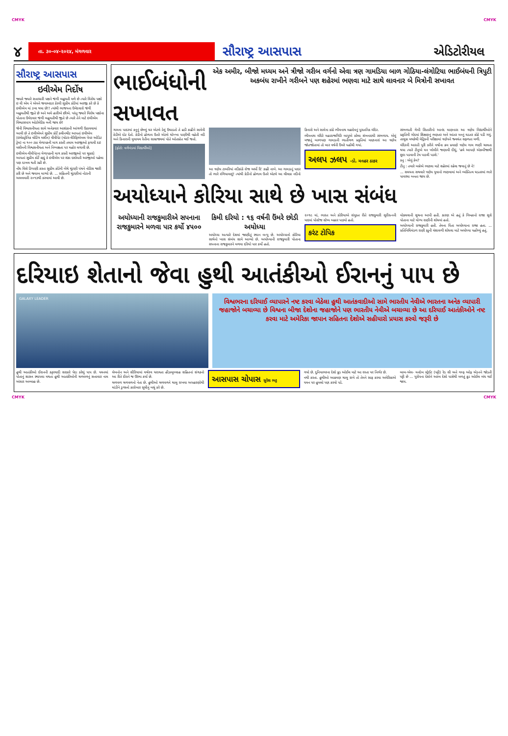CMYK CMYK
૪ તા. ૩૦-૦૪-૨૦૨૪, મંગળવાર સૌરાષ્ટ્ર આસપાસ એડિટોરીયલ
સૌરાષ્ટ્ર આસપાસ
ઇવીએમ નિર્દોષ
જ્યારે જ્યારે સત્તાધારી પક્ષને જંગી બહુમતી મળે છે ત્યારે વિરોધ પક્ષો ઇ વી એમ ને એમને જવાબદાર ઠેરવી સુપ્રીમ કોર્ટમાં અરજી કરે છે કે ઇવીએમ માં ડખા થયા છે!! ત્યાંથી ભાજપના ઉમેદવારો જંગી બહુમતીથી જીતે છે અને અમે હારીએ છીએ. પરંતુ જ્યારે વિરોધ પક્ષોના પોતાના ઉમેદવાર જંગી બહુમતીથી જીતે છે ત્યારે તેને માટે ઇવીએમ વિશ્વાસપાત્ર ઓટોમેટિક બની જાય છે!
જેની વિશ્વસનીયતા સામે અનેકવાર આશંકાની આંગળી ઉઠાવવામાં આવી છે તે ઇવીએમને સુપ્રીમ કોર્ટે ક્લીનચીટ આપતાં ઇવીએમ (ઇલેક્ટ્રોનિક વોટિંગ મશીન) વીવીપેટ (વોટર-વેરિફિએબલ પેપર ઓડિટ ટ્રેલ) ના ૧૦૦ ટકા મેળાપકની માગ કરતી તમામ અરજીઓ ફગાવી દઇ મશીનની વિશ્વસનીયતા અને નિષ્પક્ષતા પર મહોર લગાવી છે.
ઇવીએમ-વીવીપેટના મેળાપકની માગ કરતી અરજીઓ પર ચુકાદો આપતાં સુપ્રીમ કોર્ટે કહ્યું કે ઇવીએમ પર શંકા દર્શાવતી અરજીઓ પહેલા પણ દાખલ થતી રહી છે.
નોંધ વિશે ટિપ્પણી કરતા સુપ્રીમ કોર્ટની બેંચે ચૂંટણી પંચને નોટિસ જારી કરી છે અને જવાબ માગ્યો છે. ... સહિતની ચૂંટણીમાં નોટાની અમલવારી ૨૦૧૩થી કરવામાં આવી છે.
ભાઈબંધોની સખાવત
એક અમીર, બીજો મધ્યમ અને ત્રીજો ગરીબ વર્ગનો એવા ત્રણ ગામડિયા બાળ ગોઠિયા-લંગોટિયા ભાઈબંધની ત્રિપુટી અકબંધ રાખીને ગરીબને પણ શહેરમાં ભણવા માટે સાથે લાવનાર બે મિત્રોની સખાવત
ગામના પાદરમાં કનુનું છેલ્લું ઘર એટલે ડેલું ઉઘાડતો તે હડી કાઢીને સામેની કેડીએ દોટ દેતો. કેડીનો ઢોળાવ ઉતરે એટલે ચોખ્ખા પાણીથી વહેતી નદી અને કિનારાની મુલાયમ રેતીના સામ્રાજ્યમાં પોતે ઓતપ્રોત થઈ જતો.
[ફોટો: વર્ગખંડમાં વિદ્યાર્થીઓ]
આ ત્રણેય ટાબરિયાં નદીકાંઠે રોજ અર્ધો દિ' કાઢી નાખે. આ ગામડાનું પાદર તો ભારે રળિયામણું! ત્યાંથી કેડીનો ઢોળાવ ઉતરે એટલે આ લીલકા નદીનો કિનારો અને સામેના કાંઠે ભીમનાથ મહાદેવનું પુરાતનિક મંદિર.
ભીમનાથ મંદિરે મહારાજગિરિ બાપુએ કરેલા શંખનાદથી સંભળાય. એવું મજાનું બાળપણ ગામડાની ભાતીગળ પ્રકૃતિમાં માણનારાં આ ત્રણેય જોતજોતામાં તો બાર વર્ષની ઉંમરે પહોંચી ગયાં.
અલપ ઝલપ -ડો. મનહર ઠાકર
સંભળાતી ગેબી સિતારીનો આનંદ માણનારા આ ત્રણેય વિદ્યાર્થીઓને પ્રકૃતિની ગોદમાં શિક્ષણનું ભણતર અને આંતર મનનું ઘડતર કોઠે પડી ગયું. તાલુકા મથકેથી મેટ્રિકની પરીક્ષામાં ત્રણેયને જ્વલંત સફળતા મળી.
મંદિરની આરતી પૂરી કરીને વર્ષોના ક્રમ પ્રમાણે ત્રણેય ગામ ભણી ચાલતા થયા ત્યારે ટીનુએ મન ખોલીને જણાવી દીધું, 'હવે આપણે એકબીજાથી છૂટા પડવાની ટેવ પાડવી પડશે.'
કનુ : એવું કેમ?
ટીનુ : તમારે બન્નેએ ભણવા માટે શહેરમાં રહેવા જવાનું છે ને!
... સમયના સથવારે ત્રણેય યુવાનો ભણવામાં અને વ્યક્તિત્વ ઘડતરમાં ભારે પાવરધા બનતા જાય છે.
અયોધ્યાને કોરિયા સાથે છે ખાસ સંબંધ
અયોધ્યાની રાજકુમારીએ સપનાના રાજકુમારને મળવા પાર કર્યો ૪૫૦૦ કિમી દરિયો : ૧૬ વર્ષની ઉંમરે છોડી અયોધ્યા
અયોધ્યા અત્યારે દેશમાં જાણીતું સ્થાન બન્યુ છે. અયોધ્યાનો કોરિયા સાથેનો ખાસ સંબંધ સામે આવ્યો છે. અયોધ્યાની રાજકુમારી પોતાના સપનાના રાજકુમારને મળવા દરિયો પાર કર્યો હતો.
૨૦૧૯ માં, ભારત અને કોરિયાએ સંયુક્ત રીતે રાજકુમારી સૂરીરત્નની યાદમાં પોસ્ટેજ સ્ટેમ્પ બહાર પાડ્યો હતો.
કરંટ ટોપિક
મોકલવાની સૂચના આપી હતી. કારણ એ હતું કે ગિમ્હાનો રાજા સુરો પોતાના માટે યોગ્ય રાણીની શોધમાં હતો.
અયોધ્યાની રાજકુમારી હતી. તેમના પિતા અયોધ્યાના રાજા હતા. ... પ્રતિનિધિમંડળ રાણી હ્યુની વંશાવળી શોધવા માટે અયોધ્યા પહોંચ્યું હતું.
દરિયાઇ શેતાનો જેવા હુથી આતંકીઓ ઈરાનનું પાપ છે
GALAXY LEADER
વિશ્વભરના દરિયાઈ વ્યાપારને નષ્ટ કરવા બેઠેલા હુથી આતંકવાદીઓ સામે ભારતીય નેવીએ ભારતના અનેક વ્યાપારી જહાજોને બચાવ્યા છે વિશ્વના બીજા દેશોના જહાજોને પણ ભારતીય નેવીએ બચાવ્યા છે આ દરિયાઈ આતંકીઓને નષ્ટ કરવા માટે અમેરિકા જાપાન સહિતના દેશોએ સહીયારો પ્રયાસ કરવો જરૂરી છે
હુથી આતંકીઓ ઈરાનની કટ્ટરવાદી સરકારે પેદા કરેલું પાપ છે. યમનમાં પોતાનું શાસન સ્થાપવા મથતા હુથી આતંકીઓની ચળવળનું સત્તાવાર નામ અંસાર અલ્લાહ છે.
લેબનોન અને સીરિયામાં વર્ચસ્વ ધરાવતા હીઝબુલ્લાહ સહિતનાં સંગઠનો આ રીતે ઈરાને જ ઊભા કર્યા છે.
ચળવળ ચળવળનો નેતા છે. હુથીઓ ચળવળને ચાલુ રાખવા અપહરણોથી માંડીને ડ્રગ્સનો કારોબાર સુધીનું બધું કરે છે.
આસપાસ ચોપાસ સુરેશ ભટ્ટ
ગયો છે. દુનિયાભરના દેશો ક્રૂડ ઓઈલ માટે આ રસ્તા પર નિર્ભર છે.
નથી કરતા. હુથીઓ આક્રમણ ચાલુ રાખે તો તેમને સાફ કરવા અમેરિકાએ યમન પર હુમલો પણ કરવો પડે.
બાબ-એલ- મનદેબ સ્ટ્રેઈટ (પટ્ટી) રેડ સી અને ગલ્ફ ઓફ એડનને જોડતી પટ્ટી છે ... યુરોપના દેશોને અરબ દેશો પાસેથી મળતું ક્રૂડ ઓઈલ બંધ થઈ જાય.
CMYK CMYK